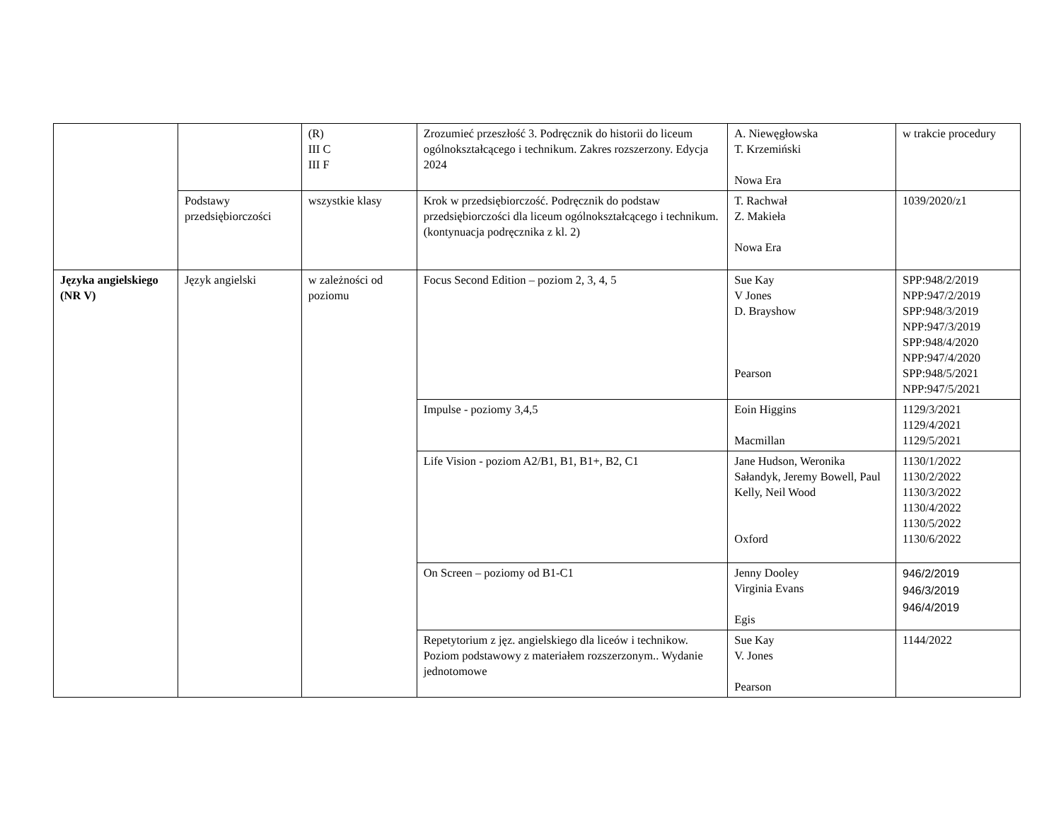| | | (R) III C III F | Zrozumieć przeszłość 3. Podręcznik do historii do liceum ogólnokształcącego i technikum. Zakres rozszerzony. Edycja 2024 | A. Niewęgłowska T. Krzemiński Nowa Era | w trakcie procedury |
| | Podstawy przedsiębiorczości | wszystkie klasy | Krok w przedsiębiorczość. Podręcznik do podstaw przedsiębiorczości dla liceum ogólnokształcącego i technikum. (kontynuacja podręcznika z kl. 2) | T. Rachwał Z. Makieła Nowa Era | 1039/2020/z1 |
| Języka angielskiego (NR V) | Język angielski | w zależności od poziomu | Focus Second Edition – poziom 2, 3, 4, 5 | Sue Kay V Jones D. Brayshow Pearson | SPP:948/2/2019 NPP:947/2/2019 SPP:948/3/2019 NPP:947/3/2019 SPP:948/4/2020 NPP:947/4/2020 SPP:948/5/2021 NPP:947/5/2021 |
| | | | Impulse - poziomy 3,4,5 | Eoin Higgins Macmillan | 1129/3/2021 1129/4/2021 1129/5/2021 |
| | | | Life Vision - poziom A2/B1, B1, B1+, B2, C1 | Jane Hudson, Weronika Sałandyk, Jeremy Bowell, Paul Kelly, Neil Wood Oxford | 1130/1/2022 1130/2/2022 1130/3/2022 1130/4/2022 1130/5/2022 1130/6/2022 |
| | | | On Screen – poziomy od B1-C1 | Jenny Dooley Virginia Evans Egis | 946/2/2019 946/3/2019 946/4/2019 |
| | | | Repetytorium z jęz. angielskiego dla liceów i technikow. Poziom podstawowy z materiałem rozszerzonym.. Wydanie jednotomowe | Sue Kay V. Jones Pearson | 1144/2022 |